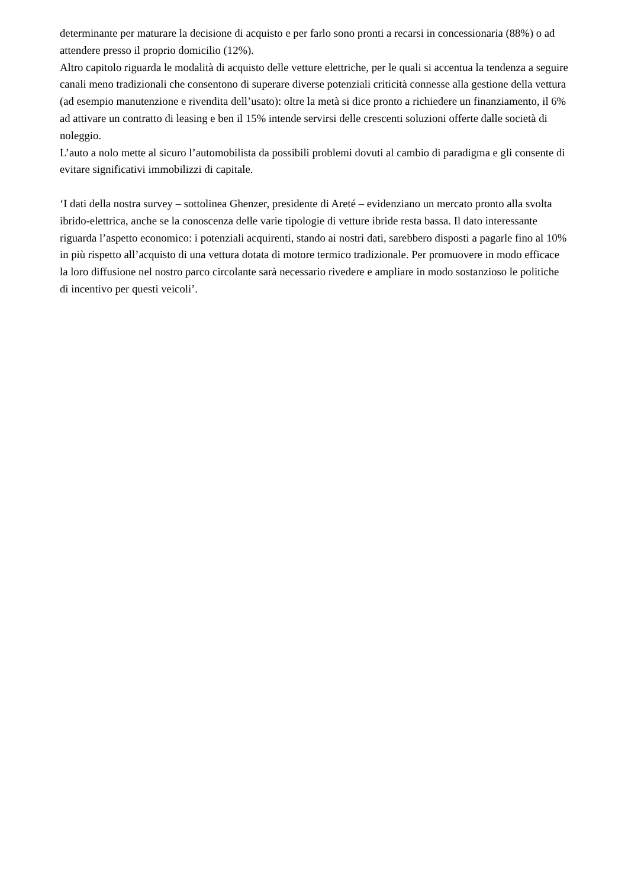determinante per maturare la decisione di acquisto e per farlo sono pronti a recarsi in concessionaria (88%) o ad attendere presso il proprio domicilio (12%).
Altro capitolo riguarda le modalità di acquisto delle vetture elettriche, per le quali si accentua la tendenza a seguire canali meno tradizionali che consentono di superare diverse potenziali criticità connesse alla gestione della vettura (ad esempio manutenzione e rivendita dell’usato): oltre la metà si dice pronto a richiedere un finanziamento, il 6% ad attivare un contratto di leasing e ben il 15% intende servirsi delle crescenti soluzioni offerte dalle società di noleggio.
L’auto a nolo mette al sicuro l’automobilista da possibili problemi dovuti al cambio di paradigma e gli consente di evitare significativi immobilizzi di capitale.
‘I dati della nostra survey – sottolinea Ghenzer, presidente di Areté – evidenziano un mercato pronto alla svolta ibrido-elettrica, anche se la conoscenza delle varie tipologie di vetture ibride resta bassa. Il dato interessante riguarda l’aspetto economico: i potenziali acquirenti, stando ai nostri dati, sarebbero disposti a pagarle fino al 10% in più rispetto all’acquisto di una vettura dotata di motore termico tradizionale. Per promuovere in modo efficace la loro diffusione nel nostro parco circolante sarà necessario rivedere e ampliare in modo sostanzioso le politiche di incentivo per questi veicoli’.